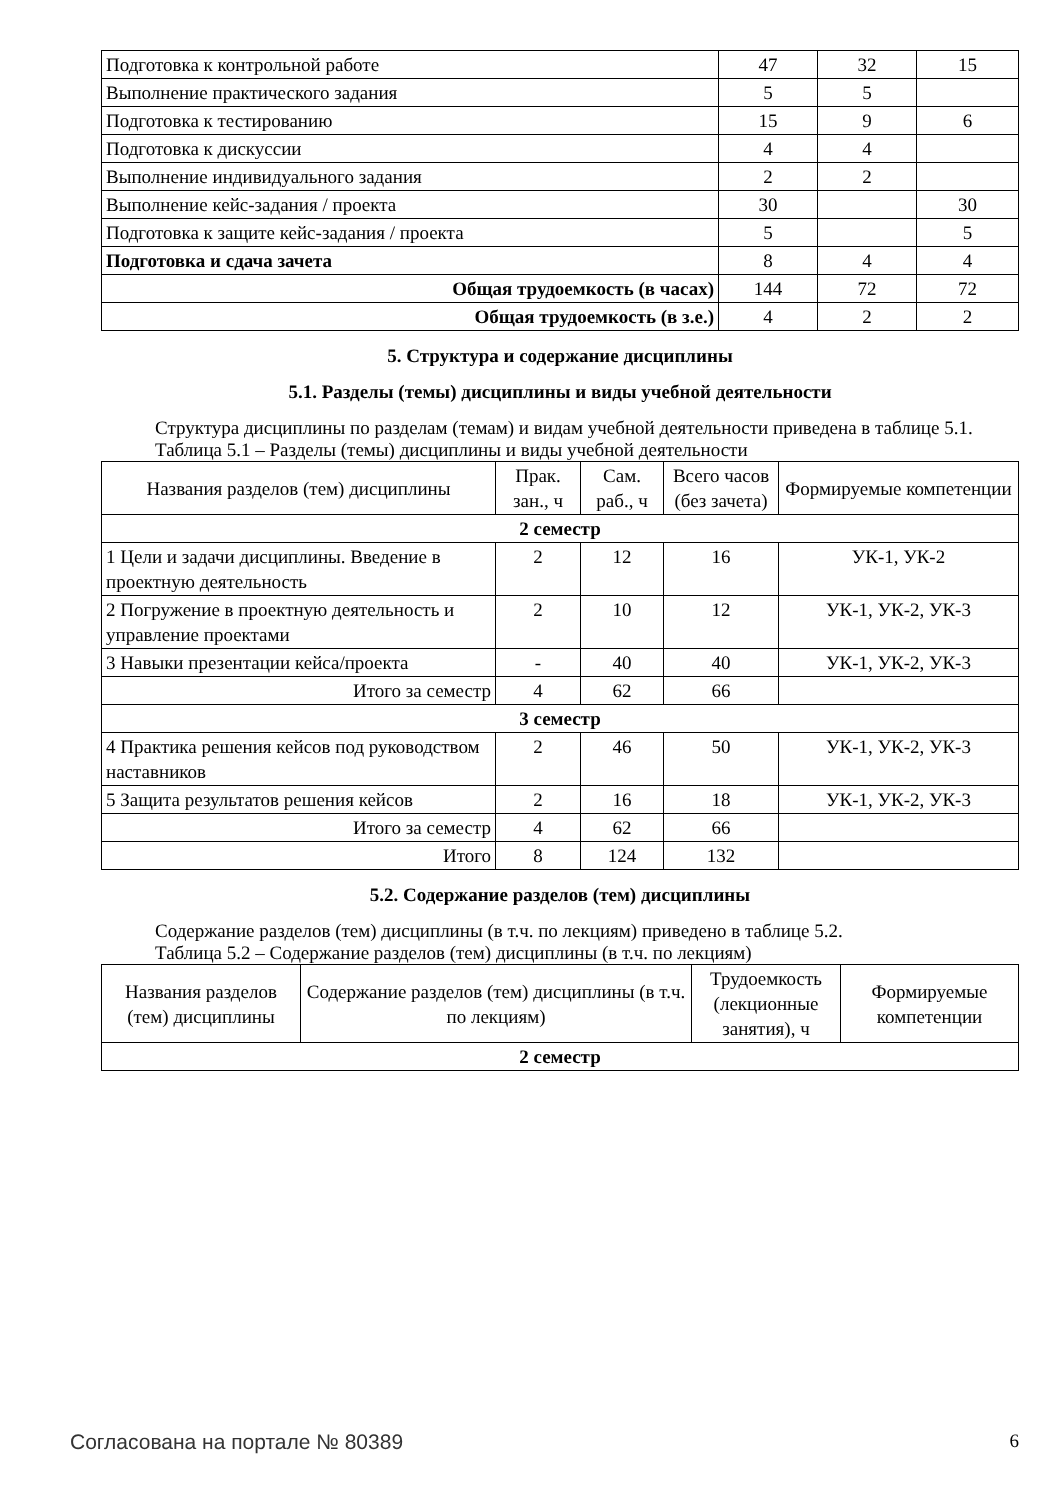| Подготовка к контрольной работе | 47 | 32 | 15 |
| Выполнение практического задания | 5 | 5 | |
| Подготовка к тестированию | 15 | 9 | 6 |
| Подготовка к дискуссии | 4 | 4 | |
| Выполнение индивидуального задания | 2 | 2 | |
| Выполнение кейс-задания / проекта | 30 | | 30 |
| Подготовка к защите кейс-задания / проекта | 5 | | 5 |
| Подготовка и сдача зачета | 8 | 4 | 4 |
| Общая трудоемкость (в часах) | 144 | 72 | 72 |
| Общая трудоемкость (в з.е.) | 4 | 2 | 2 |
5. Структура и содержание дисциплины
5.1. Разделы (темы) дисциплины и виды учебной деятельности
Структура дисциплины по разделам (темам) и видам учебной деятельности приведена в таблице 5.1.
Таблица 5.1 – Разделы (темы) дисциплины и виды учебной деятельности
| Названия разделов (тем) дисциплины | Прак. зан., ч | Сам. раб., ч | Всего часов (без зачета) | Формируемые компетенции |
| --- | --- | --- | --- | --- |
| 2 семестр | | | | |
| 1 Цели и задачи дисциплины. Введение в проектную деятельность | 2 | 12 | 16 | УК-1, УК-2 |
| 2 Погружение в проектную деятельность и управление проектами | 2 | 10 | 12 | УК-1, УК-2, УК-3 |
| 3 Навыки презентации кейса/проекта | - | 40 | 40 | УК-1, УК-2, УК-3 |
| Итого за семестр | 4 | 62 | 66 | |
| 3 семестр | | | | |
| 4 Практика решения кейсов под руководством наставников | 2 | 46 | 50 | УК-1, УК-2, УК-3 |
| 5 Защита результатов решения кейсов | 2 | 16 | 18 | УК-1, УК-2, УК-3 |
| Итого за семестр | 4 | 62 | 66 | |
| Итого | 8 | 124 | 132 | |
5.2. Содержание разделов (тем) дисциплины
Содержание разделов (тем) дисциплины (в т.ч. по лекциям) приведено в таблице 5.2.
Таблица 5.2 – Содержание разделов (тем) дисциплины (в т.ч. по лекциям)
| Названия разделов (тем) дисциплины | Содержание разделов (тем) дисциплины (в т.ч. по лекциям) | Трудоемкость (лекционные занятия), ч | Формируемые компетенции |
| --- | --- | --- | --- |
| 2 семестр | | | |
Согласована на портале № 80389 6